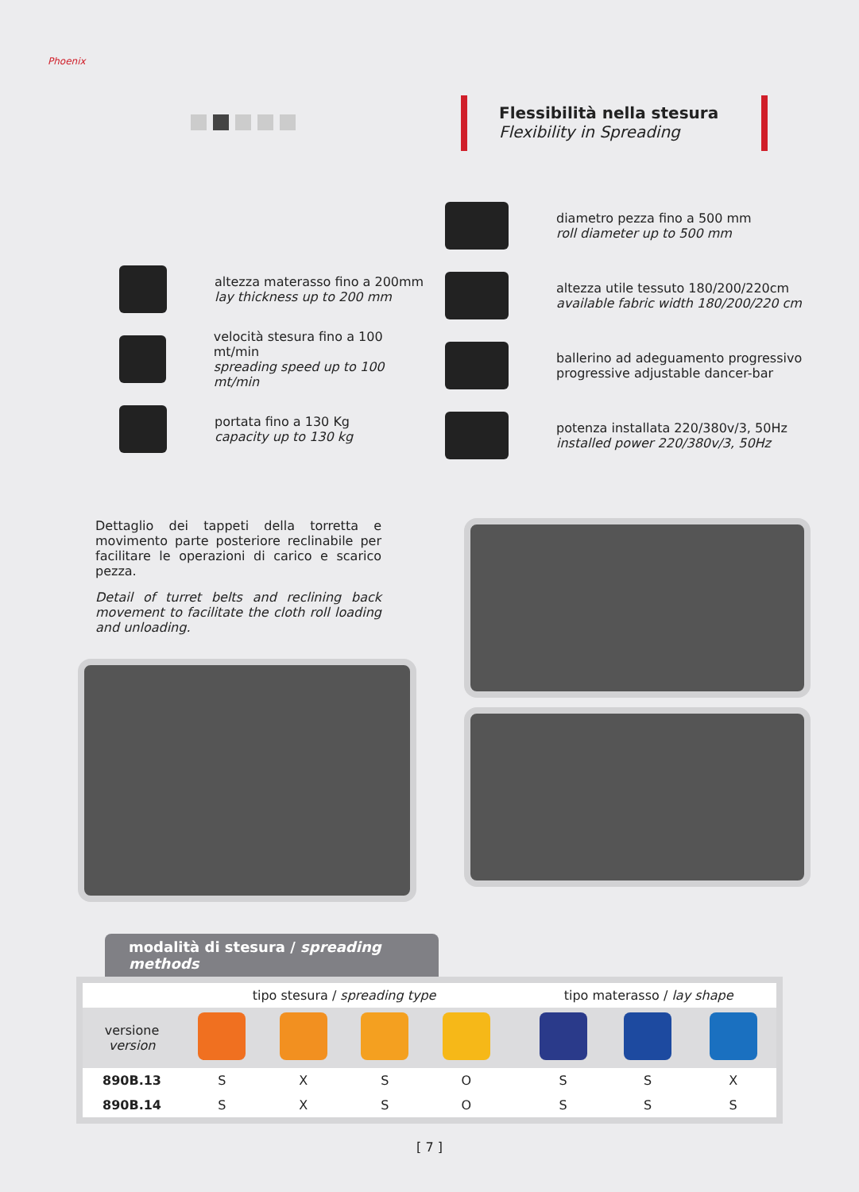Phoenix
Flessibilità nella stesura
Flexibility in Spreading
altezza materasso fino a 200mm
lay thickness up to 200 mm
velocità stesura fino a 100 mt/min
spreading speed up to 100 mt/min
portata fino a 130 Kg
capacity up to 130 kg
diametro pezza fino a 500 mm
roll diameter up to 500 mm
altezza utile tessuto 180/200/220cm
available fabric width 180/200/220 cm
ballerino ad adeguamento progressivo
progressive adjustable dancer-bar
potenza installata 220/380v/3, 50Hz
installed power 220/380v/3, 50Hz
Dettaglio dei tappeti della torretta e movimento parte posteriore reclinabile per facilitare le operazioni di carico e scarico pezza.
Detail of turret belts and reclining back movement to facilitate the cloth roll loading and unloading.
modalità di stesura / spreading methods
| | tipo stesura / spreading type | | | | | tipo materasso / lay shape | | |
| --- | --- | --- | --- | --- | --- | --- | --- | --- |
| versione version | | | | | | | | |
| 890B.13 | S | X | S | O | | S | S | X |
| 890B.14 | S | X | S | O | | S | S | S |
[ 7 ]